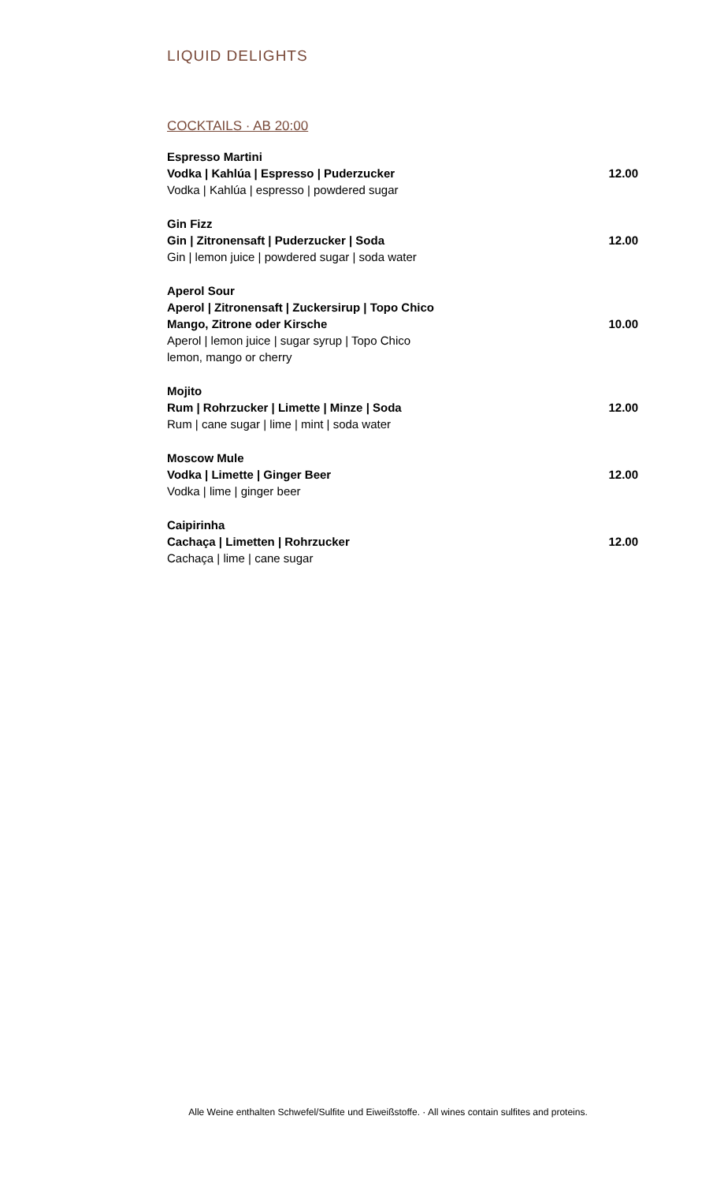LIQUID DELIGHTS
COCKTAILS · AB 20:00
Espresso Martini
Vodka | Kahlúa | Espresso | Puderzucker
Vodka | Kahlúa | espresso | powdered sugar
12.00
Gin Fizz
Gin | Zitronensaft | Puderzucker | Soda
Gin | lemon juice | powdered sugar | soda water
12.00
Aperol Sour
Aperol | Zitronensaft | Zuckersirup | Topo Chico
Mango, Zitrone oder Kirsche
Aperol | lemon juice | sugar syrup | Topo Chico
lemon, mango or cherry
10.00
Mojito
Rum | Rohrzucker | Limette | Minze | Soda
Rum | cane sugar | lime | mint | soda water
12.00
Moscow Mule
Vodka | Limette | Ginger Beer
Vodka | lime | ginger beer
12.00
Caipirinha
Cachaça | Limetten | Rohrzucker
Cachaça | lime | cane sugar
12.00
Alle Weine enthalten Schwefel/Sulfite und Eiweißstoffe. · All wines contain sulfites and proteins.